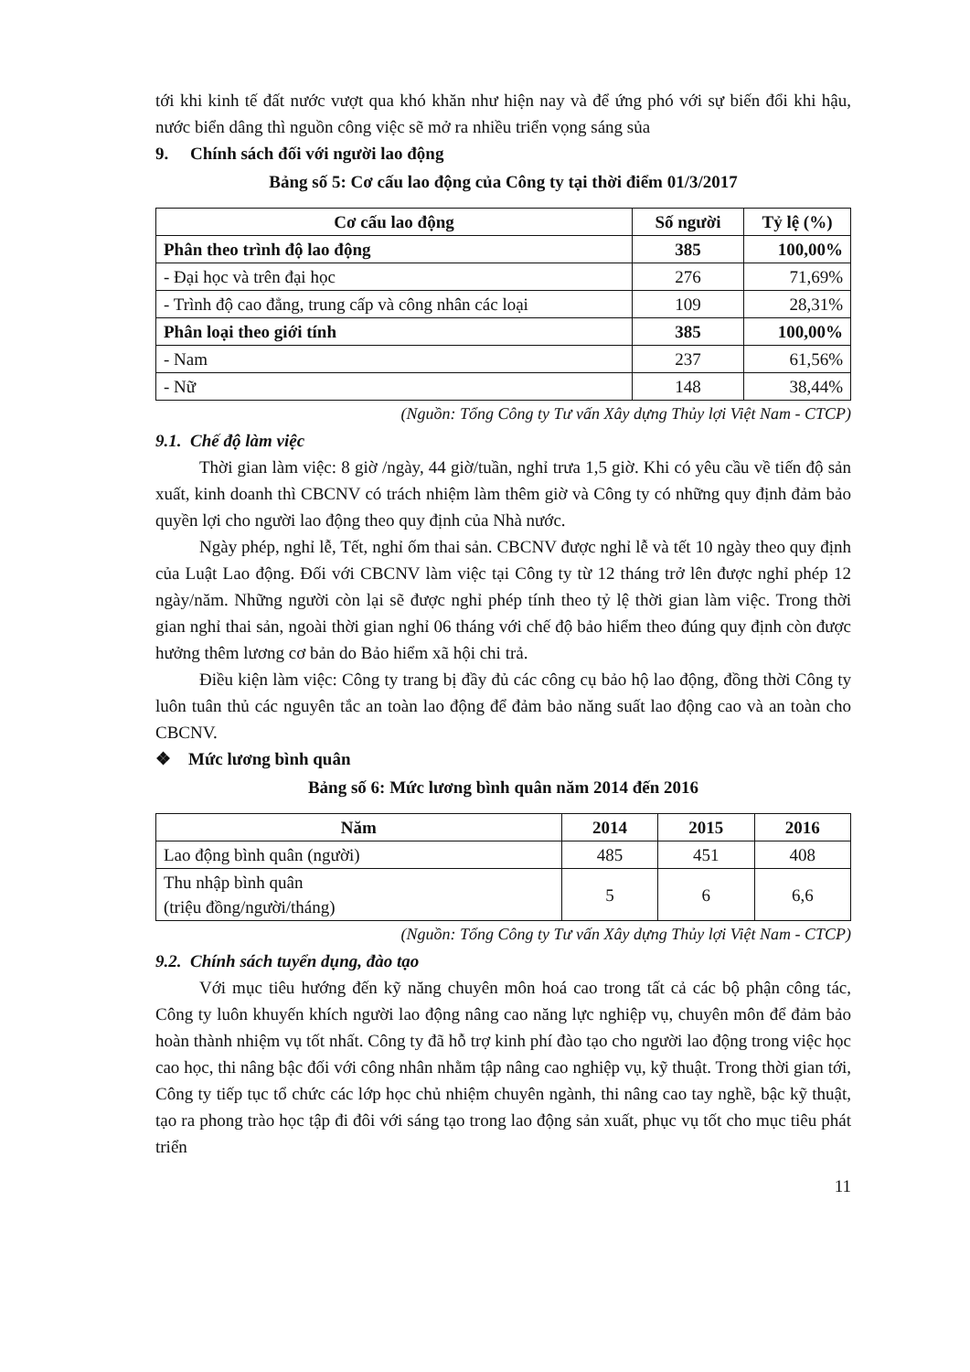tới khi kinh tế đất nước vượt qua khó khăn như hiện nay và để ứng phó với sự biến đổi khi hậu, nước biển dâng thì nguồn công việc sẽ mở ra nhiều triển vọng sáng sủa
9. Chính sách đối với người lao động
Bảng số 5: Cơ cấu lao động của Công ty tại thời điểm 01/3/2017
| Cơ cấu lao động | Số người | Tỷ lệ (%) |
| --- | --- | --- |
| Phân theo trình độ lao động | 385 | 100,00% |
| - Đại học và trên đại học | 276 | 71,69% |
| - Trình độ cao đẳng, trung cấp và công nhân các loại | 109 | 28,31% |
| Phân loại theo giới tính | 385 | 100,00% |
| - Nam | 237 | 61,56% |
| - Nữ | 148 | 38,44% |
(Nguồn: Tổng Công ty Tư vấn Xây dựng Thủy lợi Việt Nam - CTCP)
9.1. Chế độ làm việc
Thời gian làm việc: 8 giờ /ngày, 44 giờ/tuần, nghỉ trưa 1,5 giờ. Khi có yêu cầu về tiến độ sản xuất, kinh doanh thì CBCNV có trách nhiệm làm thêm giờ và Công ty có những quy định đảm bảo quyền lợi cho người lao động theo quy định của Nhà nước.
Ngày phép, nghỉ lễ, Tết, nghỉ ốm thai sản. CBCNV được nghỉ lễ và tết 10 ngày theo quy định của Luật Lao động. Đối với CBCNV làm việc tại Công ty từ 12 tháng trở lên được nghỉ phép 12 ngày/năm. Những người còn lại sẽ được nghỉ phép tính theo tỷ lệ thời gian làm việc. Trong thời gian nghỉ thai sản, ngoài thời gian nghỉ 06 tháng với chế độ bảo hiểm theo đúng quy định còn được hưởng thêm lương cơ bản do Bảo hiểm xã hội chi trả.
Điều kiện làm việc: Công ty trang bị đầy đủ các công cụ bảo hộ lao động, đồng thời Công ty luôn tuân thủ các nguyên tắc an toàn lao động để đảm bảo năng suất lao động cao và an toàn cho CBCNV.
❖ Mức lương bình quân
Bảng số 6: Mức lương bình quân năm 2014 đến 2016
| Năm | 2014 | 2015 | 2016 |
| --- | --- | --- | --- |
| Lao động bình quân (người) | 485 | 451 | 408 |
| Thu nhập bình quân (triệu đồng/người/tháng) | 5 | 6 | 6,6 |
(Nguồn: Tổng Công ty Tư vấn Xây dựng Thủy lợi Việt Nam - CTCP)
9.2. Chính sách tuyển dụng, đào tạo
Với mục tiêu hướng đến kỹ năng chuyên môn hoá cao trong tất cả các bộ phận công tác, Công ty luôn khuyến khích người lao động nâng cao năng lực nghiệp vụ, chuyên môn để đảm bảo hoàn thành nhiệm vụ tốt nhất. Công ty đã hỗ trợ kinh phí đào tạo cho người lao động trong việc học cao học, thi nâng bậc đối với công nhân nhằm tập nâng cao nghiệp vụ, kỹ thuật. Trong thời gian tới, Công ty tiếp tục tổ chức các lớp học chủ nhiệm chuyên ngành, thi nâng cao tay nghề, bậc kỹ thuật, tạo ra phong trào học tập đi đôi với sáng tạo trong lao động sản xuất, phục vụ tốt cho mục tiêu phát triển
11